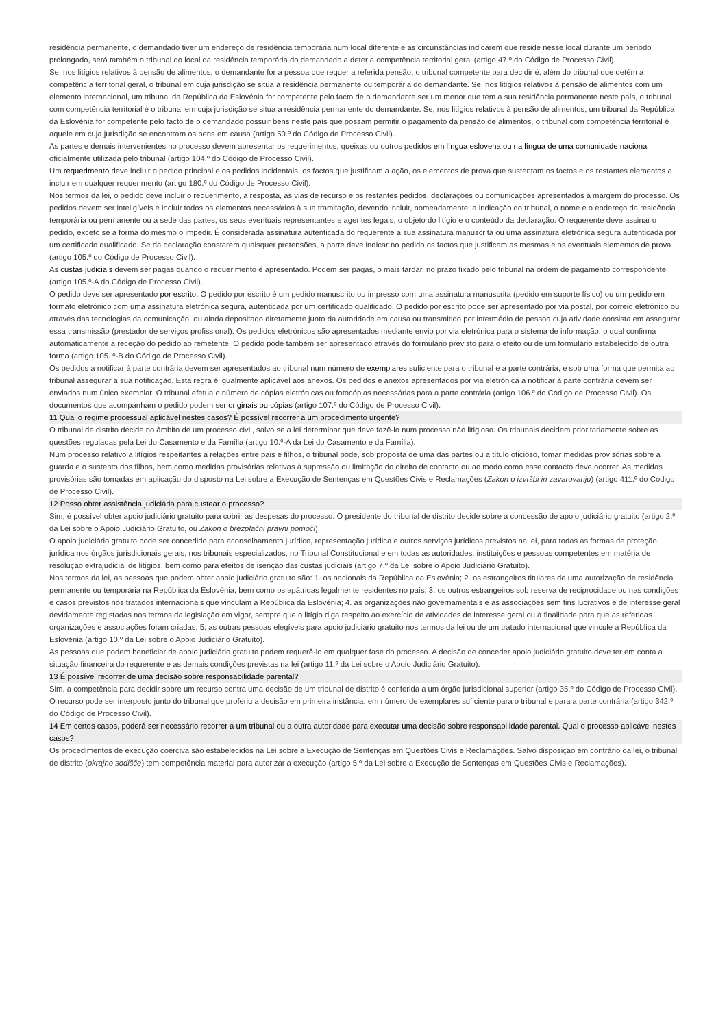residência permanente, o demandado tiver um endereço de residência temporária num local diferente e as circunstâncias indicarem que reside nesse local durante um período prolongado, será também o tribunal do local da residência temporária do demandado a deter a competência territorial geral (artigo 47.º do Código de Processo Civil).
Se, nos litígios relativos à pensão de alimentos, o demandante for a pessoa que requer a referida pensão, o tribunal competente para decidir é, além do tribunal que detém a competência territorial geral, o tribunal em cuja jurisdição se situa a residência permanente ou temporária do demandante. Se, nos litígios relativos à pensão de alimentos com um elemento internacional, um tribunal da República da Eslovénia for competente pelo facto de o demandante ser um menor que tem a sua residência permanente neste país, o tribunal com competência territorial é o tribunal em cuja jurisdição se situa a residência permanente do demandante. Se, nos litígios relativos à pensão de alimentos, um tribunal da República da Eslovénia for competente pelo facto de o demandado possuir bens neste país que possam permitir o pagamento da pensão de alimentos, o tribunal com competência territorial é aquele em cuja jurisdição se encontram os bens em causa (artigo 50.º do Código de Processo Civil).
As partes e demais intervenientes no processo devem apresentar os requerimentos, queixas ou outros pedidos em língua eslovena ou na língua de uma comunidade nacional oficialmente utilizada pelo tribunal (artigo 104.º do Código de Processo Civil).
Um requerimento deve incluir o pedido principal e os pedidos incidentais, os factos que justificam a ação, os elementos de prova que sustentam os factos e os restantes elementos a incluir em qualquer requerimento (artigo 180.º do Código de Processo Civil).
Nos termos da lei, o pedido deve incluir o requerimento, a resposta, as vias de recurso e os restantes pedidos, declarações ou comunicações apresentados à margem do processo. Os pedidos devem ser inteligíveis e incluir todos os elementos necessários à sua tramitação, devendo incluir, nomeadamente: a indicação do tribunal, o nome e o endereço da residência temporária ou permanente ou a sede das partes, os seus eventuais representantes e agentes legais, o objeto do litígio e o conteúdo da declaração. O requerente deve assinar o pedido, exceto se a forma do mesmo o impedir. É considerada assinatura autenticada do requerente a sua assinatura manuscrita ou uma assinatura eletrónica segura autenticada por um certificado qualificado. Se da declaração constarem quaisquer pretensões, a parte deve indicar no pedido os factos que justificam as mesmas e os eventuais elementos de prova (artigo 105.º do Código de Processo Civil).
As custas judiciais devem ser pagas quando o requerimento é apresentado. Podem ser pagas, o mais tardar, no prazo fixado pelo tribunal na ordem de pagamento correspondente (artigo 105.º-A do Código de Processo Civil).
O pedido deve ser apresentado por escrito. O pedido por escrito é um pedido manuscrito ou impresso com uma assinatura manuscrita (pedido em suporte físico) ou um pedido em formato eletrónico com uma assinatura eletrónica segura, autenticada por um certificado qualificado. O pedido por escrito pode ser apresentado por via postal, por correio eletrónico ou através das tecnologias da comunicação, ou ainda depositado diretamente junto da autoridade em causa ou transmitido por intermédio de pessoa cuja atividade consista em assegurar essa transmissão (prestador de serviços profissional). Os pedidos eletrónicos são apresentados mediante envio por via eletrónica para o sistema de informação, o qual confirma automaticamente a receção do pedido ao remetente. O pedido pode também ser apresentado através do formulário previsto para o efeito ou de um formulário estabelecido de outra forma (artigo 105. º-B do Código de Processo Civil).
Os pedidos a notificar à parte contrária devem ser apresentados ao tribunal num número de exemplares suficiente para o tribunal e a parte contrária, e sob uma forma que permita ao tribunal assegurar a sua notificação. Esta regra é igualmente aplicável aos anexos. Os pedidos e anexos apresentados por via eletrónica a notificar à parte contrária devem ser enviados num único exemplar. O tribunal efetua o número de cópias eletrónicas ou fotocópias necessárias para a parte contrária (artigo 106.º do Código de Processo Civil). Os documentos que acompanham o pedido podem ser originais ou cópias (artigo 107.º do Código de Processo Civil).
11 Qual o regime processual aplicável nestes casos? É possível recorrer a um procedimento urgente?
O tribunal de distrito decide no âmbito de um processo civil, salvo se a lei determinar que deve fazê-lo num processo não litigioso. Os tribunais decidem prioritariamente sobre as questões reguladas pela Lei do Casamento e da Família (artigo 10.º-A da Lei do Casamento e da Família).
Num processo relativo a litígios respeitantes a relações entre pais e filhos, o tribunal pode, sob proposta de uma das partes ou a título oficioso, tomar medidas provisórias sobre a guarda e o sustento dos filhos, bem como medidas provisórias relativas à supressão ou limitação do direito de contacto ou ao modo como esse contacto deve ocorrer. As medidas provisórias são tomadas em aplicação do disposto na Lei sobre a Execução de Sentenças em Questões Civis e Reclamações (Zakon o izvršbi in zavarovanju) (artigo 411.º do Código de Processo Civil).
12 Posso obter assistência judiciária para custear o processo?
Sim, é possível obter apoio judiciário gratuito para cobrir as despesas do processo. O presidente do tribunal de distrito decide sobre a concessão de apoio judiciário gratuito (artigo 2.º da Lei sobre o Apoio Judiciário Gratuito, ou Zakon o brezplačni pravni pomoči).
O apoio judiciário gratuito pode ser concedido para aconselhamento jurídico, representação jurídica e outros serviços jurídicos previstos na lei, para todas as formas de proteção jurídica nos órgãos jurisdicionais gerais, nos tribunais especializados, no Tribunal Constitucional e em todas as autoridades, instituições e pessoas competentes em matéria de resolução extrajudicial de litígios, bem como para efeitos de isenção das custas judiciais (artigo 7.º da Lei sobre o Apoio Judiciário Gratuito).
Nos termos da lei, as pessoas que podem obter apoio judiciário gratuito são: 1. os nacionais da República da Eslovénia; 2. os estrangeiros titulares de uma autorização de residência permanente ou temporária na República da Eslovénia, bem como os apátridas legalmente residentes no país; 3. os outros estrangeiros sob reserva de reciprocidade ou nas condições e casos previstos nos tratados internacionais que vinculam a República da Eslovénia; 4. as organizações não governamentais e as associações sem fins lucrativos e de interesse geral devidamente registadas nos termos da legislação em vigor, sempre que o litígio diga respeito ao exercício de atividades de interesse geral ou à finalidade para que as referidas organizações e associações foram criadas; 5. as outras pessoas elegíveis para apoio judiciário gratuito nos termos da lei ou de um tratado internacional que vincule a República da Eslovénia (artigo 10.º da Lei sobre o Apoio Judiciário Gratuito).
As pessoas que podem beneficiar de apoio judiciário gratuito podem requerê-lo em qualquer fase do processo. A decisão de conceder apoio judiciário gratuito deve ter em conta a situação financeira do requerente e as demais condições previstas na lei (artigo 11.º da Lei sobre o Apoio Judiciário Gratuito).
13 É possível recorrer de uma decisão sobre responsabilidade parental?
Sim, a competência para decidir sobre um recurso contra uma decisão de um tribunal de distrito é conferida a um órgão jurisdicional superior (artigo 35.º do Código de Processo Civil). O recurso pode ser interposto junto do tribunal que proferiu a decisão em primeira instância, em número de exemplares suficiente para o tribunal e para a parte contrária (artigo 342.º do Código de Processo Civil).
14 Em certos casos, poderá ser necessário recorrer a um tribunal ou a outra autoridade para executar uma decisão sobre responsabilidade parental. Qual o processo aplicável nestes casos?
Os procedimentos de execução coerciva são estabelecidos na Lei sobre a Execução de Sentenças em Questões Civis e Reclamações. Salvo disposição em contrário da lei, o tribunal de distrito (okrajno sodišče) tem competência material para autorizar a execução (artigo 5.º da Lei sobre a Execução de Sentenças em Questões Civis e Reclamações).